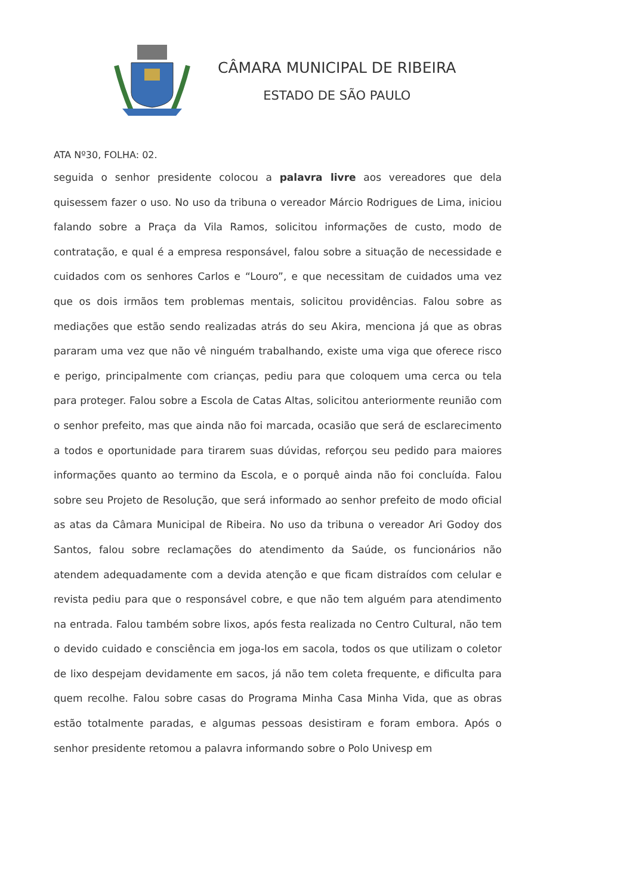CÂMARA MUNICIPAL DE RIBEIRA
ESTADO DE SÃO PAULO
ATA Nº30, FOLHA: 02.
seguida o senhor presidente colocou a palavra livre aos vereadores que dela quisessem fazer o uso. No uso da tribuna o vereador Márcio Rodrigues de Lima, iniciou falando sobre a Praça da Vila Ramos, solicitou informações de custo, modo de contratação, e qual é a empresa responsável, falou sobre a situação de necessidade e cuidados com os senhores Carlos e “Louro”, e que necessitam de cuidados uma vez que os dois irmãos tem problemas mentais, solicitou providências. Falou sobre as mediações que estão sendo realizadas atrás do seu Akira, menciona já que as obras pararam uma vez que não vê ninguém trabalhando, existe uma viga que oferece risco e perigo, principalmente com crianças, pediu para que coloquem uma cerca ou tela para proteger. Falou sobre a Escola de Catas Altas, solicitou anteriormente reunião com o senhor prefeito, mas que ainda não foi marcada, ocasião que será de esclarecimento a todos e oportunidade para tirarem suas dúvidas, reforçou seu pedido para maiores informações quanto ao termino da Escola, e o porquê ainda não foi concluída. Falou sobre seu Projeto de Resolução, que será informado ao senhor prefeito de modo oficial as atas da Câmara Municipal de Ribeira. No uso da tribuna o vereador Ari Godoy dos Santos, falou sobre reclamações do atendimento da Saúde, os funcionários não atendem adequadamente com a devida atenção e que ficam distraídos com celular e revista pediu para que o responsável cobre, e que não tem alguém para atendimento na entrada. Falou também sobre lixos, após festa realizada no Centro Cultural, não tem o devido cuidado e consciência em joga-los em sacola, todos os que utilizam o coletor de lixo despejam devidamente em sacos, já não tem coleta frequente, e dificulta para quem recolhe. Falou sobre casas do Programa Minha Casa Minha Vida, que as obras estão totalmente paradas, e algumas pessoas desistiram e foram embora. Após o senhor presidente retomou a palavra informando sobre o Polo Univesp em